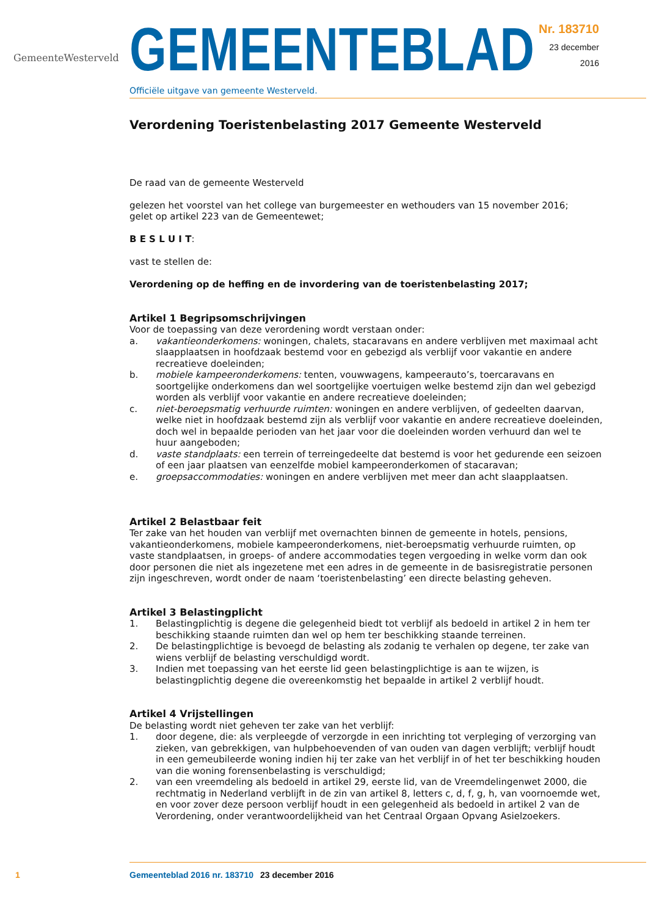GemeenteWesterveld
GEMEENTEBLAD
Officiële uitgave van gemeente Westerveld.
Nr. 183710
23 december
2016
Verordening Toeristenbelasting 2017 Gemeente Westerveld
De raad van de gemeente Westerveld
gelezen het voorstel van het college van burgemeester en wethouders van 15 november 2016;
gelet op artikel 223 van de Gemeentewet;
B E S L U I T:
vast te stellen de:
Verordening op de heffing en de invordering van de toeristenbelasting 2017;
Artikel 1 Begripsomschrijvingen
Voor de toepassing van deze verordening wordt verstaan onder:
a. vakantieonderkomens: woningen, chalets, stacaravans en andere verblijven met maximaal acht slaapplaatsen in hoofdzaak bestemd voor en gebezigd als verblijf voor vakantie en andere recreatieve doeleinden;
b. mobiele kampeeronderkomens: tenten, vouwwagens, kampeerauto’s, toercaravans en soortgelijke onderkomens dan wel soortgelijke voertuigen welke bestemd zijn dan wel gebezigd worden als verblijf voor vakantie en andere recreatieve doeleinden;
c. niet-beroepsmatig verhuurde ruimten: woningen en andere verblijven, of gedeelten daarvan, welke niet in hoofdzaak bestemd zijn als verblijf voor vakantie en andere recreatieve doeleinden, doch wel in bepaalde perioden van het jaar voor die doeleinden worden verhuurd dan wel te huur aangeboden;
d. vaste standplaats: een terrein of terreingedeelte dat bestemd is voor het gedurende een seizoen of een jaar plaatsen van eenzelfde mobiel kampeeronderkomen of stacaravan;
e. groepsaccommodaties: woningen en andere verblijven met meer dan acht slaapplaatsen.
Artikel 2 Belastbaar feit
Ter zake van het houden van verblijf met overnachten binnen de gemeente in hotels, pensions, vakantieonderkomens, mobiele kampeeronderkomens, niet-beroepsmatig verhuurde ruimten, op vaste standplaatsen, in groeps- of andere accommodaties tegen vergoeding in welke vorm dan ook door personen die niet als ingezetene met een adres in de gemeente in de basisregistratie personen zijn ingeschreven, wordt onder de naam ‘toeristenbelasting’ een directe belasting geheven.
Artikel 3 Belastingplicht
1. Belastingplichtig is degene die gelegenheid biedt tot verblijf als bedoeld in artikel 2 in hem ter beschikking staande ruimten dan wel op hem ter beschikking staande terreinen.
2. De belastingplichtige is bevoegd de belasting als zodanig te verhalen op degene, ter zake van wiens verblijf de belasting verschuldigd wordt.
3. Indien met toepassing van het eerste lid geen belastingplichtige is aan te wijzen, is belastingplichtig degene die overeenkomstig het bepaalde in artikel 2 verblijf houdt.
Artikel 4 Vrijstellingen
De belasting wordt niet geheven ter zake van het verblijf:
1. door degene, die: als verpleegde of verzorgde in een inrichting tot verpleging of verzorging van zieken, van gebrekkigen, van hulpbehoevenden of van ouden van dagen verblijft; verblijf houdt in een gemeubileerde woning indien hij ter zake van het verblijf in of het ter beschikking houden van die woning forensenbelasting is verschuldigd;
2. van een vreemdeling als bedoeld in artikel 29, eerste lid, van de Vreemdelingenwet 2000, die rechtmatig in Nederland verblijft in de zin van artikel 8, letters c, d, f, g, h, van voornoemde wet, en voor zover deze persoon verblijf houdt in een gelegenheid als bedoeld in artikel 2 van de Verordening, onder verantwoordelijkheid van het Centraal Orgaan Opvang Asielzoekers.
1 Gemeenteblad 2016 nr. 183710 23 december 2016